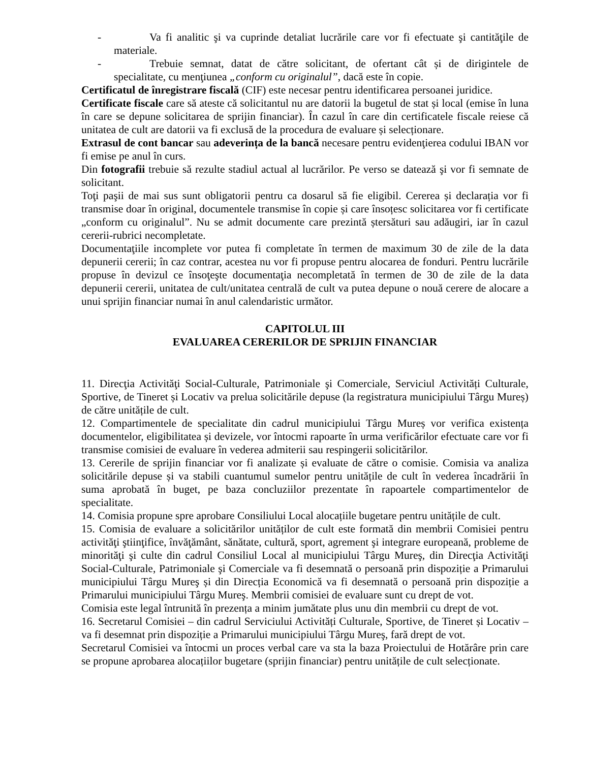- Va fi analitic şi va cuprinde detaliat lucrările care vor fi efectuate şi cantităţile de materiale.
- Trebuie semnat, datat de către solicitant, de ofertant cât și de dirigintele de specialitate, cu menţiunea „conform cu originalul”, dacă este în copie.
Certificatul de înregistrare fiscală (CIF) este necesar pentru identificarea persoanei juridice.
Certificate fiscale care să ateste că solicitantul nu are datorii la bugetul de stat și local (emise în luna în care se depune solicitarea de sprijin financiar). În cazul în care din certificatele fiscale reiese că unitatea de cult are datorii va fi exclusă de la procedura de evaluare și selecționare.
Extrasul de cont bancar sau adeverința de la bancă necesare pentru evidenţierea codului IBAN vor fi emise pe anul în curs.
Din fotografii trebuie să rezulte stadiul actual al lucrărilor. Pe verso se datează şi vor fi semnate de solicitant.
Toţi paşii de mai sus sunt obligatorii pentru ca dosarul să fie eligibil. Cererea și declarația vor fi transmise doar în original, documentele transmise în copie și care însoțesc solicitarea vor fi certificate „conform cu originalul”. Nu se admit documente care prezintă ștersături sau adăugiri, iar în cazul cererii-rubrici necompletate.
Documentaţiile incomplete vor putea fi completate în termen de maximum 30 de zile de la data depunerii cererii; în caz contrar, acestea nu vor fi propuse pentru alocarea de fonduri. Pentru lucrările propuse în devizul ce însoţeşte documentaţia necompletată în termen de 30 de zile de la data depunerii cererii, unitatea de cult/unitatea centrală de cult va putea depune o nouă cerere de alocare a unui sprijin financiar numai în anul calendaristic următor.
CAPITOLUL III
EVALUAREA CERERILOR DE SPRIJIN FINANCIAR
11. Direcţia Activităţi Social-Culturale, Patrimoniale şi Comerciale, Serviciul Activități Culturale, Sportive, de Tineret și Locativ va prelua solicitările depuse (la registratura municipiului Târgu Mureș) de către unitățile de cult.
12. Compartimentele de specialitate din cadrul municipiului Târgu Mureș vor verifica existența documentelor, eligibilitatea și devizele, vor întocmi rapoarte în urma verificărilor efectuate care vor fi transmise comisiei de evaluare în vederea admiterii sau respingerii solicitărilor.
13. Cererile de sprijin financiar vor fi analizate și evaluate de către o comisie. Comisia va analiza solicitările depuse și va stabili cuantumul sumelor pentru unitățile de cult în vederea încadrării în suma aprobată în buget, pe baza concluziilor prezentate în rapoartele compartimentelor de specialitate.
14. Comisia propune spre aprobare Consiliului Local alocațiile bugetare pentru unitățile de cult.
15. Comisia de evaluare a solicitărilor unităților de cult este formată din membrii Comisiei pentru activităţi ştiinţifice, învăţământ, sănătate, cultură, sport, agrement şi integrare europeană, probleme de minorităţi şi culte din cadrul Consiliul Local al municipiului Târgu Mureş, din Direcţia Activităţi Social-Culturale, Patrimoniale şi Comerciale va fi desemnată o persoană prin dispoziție a Primarului municipiului Târgu Mureş și din Direcția Economică va fi desemnată o persoană prin dispoziție a Primarului municipiului Târgu Mureş. Membrii comisiei de evaluare sunt cu drept de vot.
Comisia este legal întrunită în prezența a minim jumătate plus unu din membrii cu drept de vot.
16. Secretarul Comisiei – din cadrul Serviciului Activități Culturale, Sportive, de Tineret și Locativ – va fi desemnat prin dispoziție a Primarului municipiului Târgu Mureş, fară drept de vot.
Secretarul Comisiei va întocmi un proces verbal care va sta la baza Proiectului de Hotărâre prin care se propune aprobarea alocațiilor bugetare (sprijin financiar) pentru unitățile de cult selecționate.